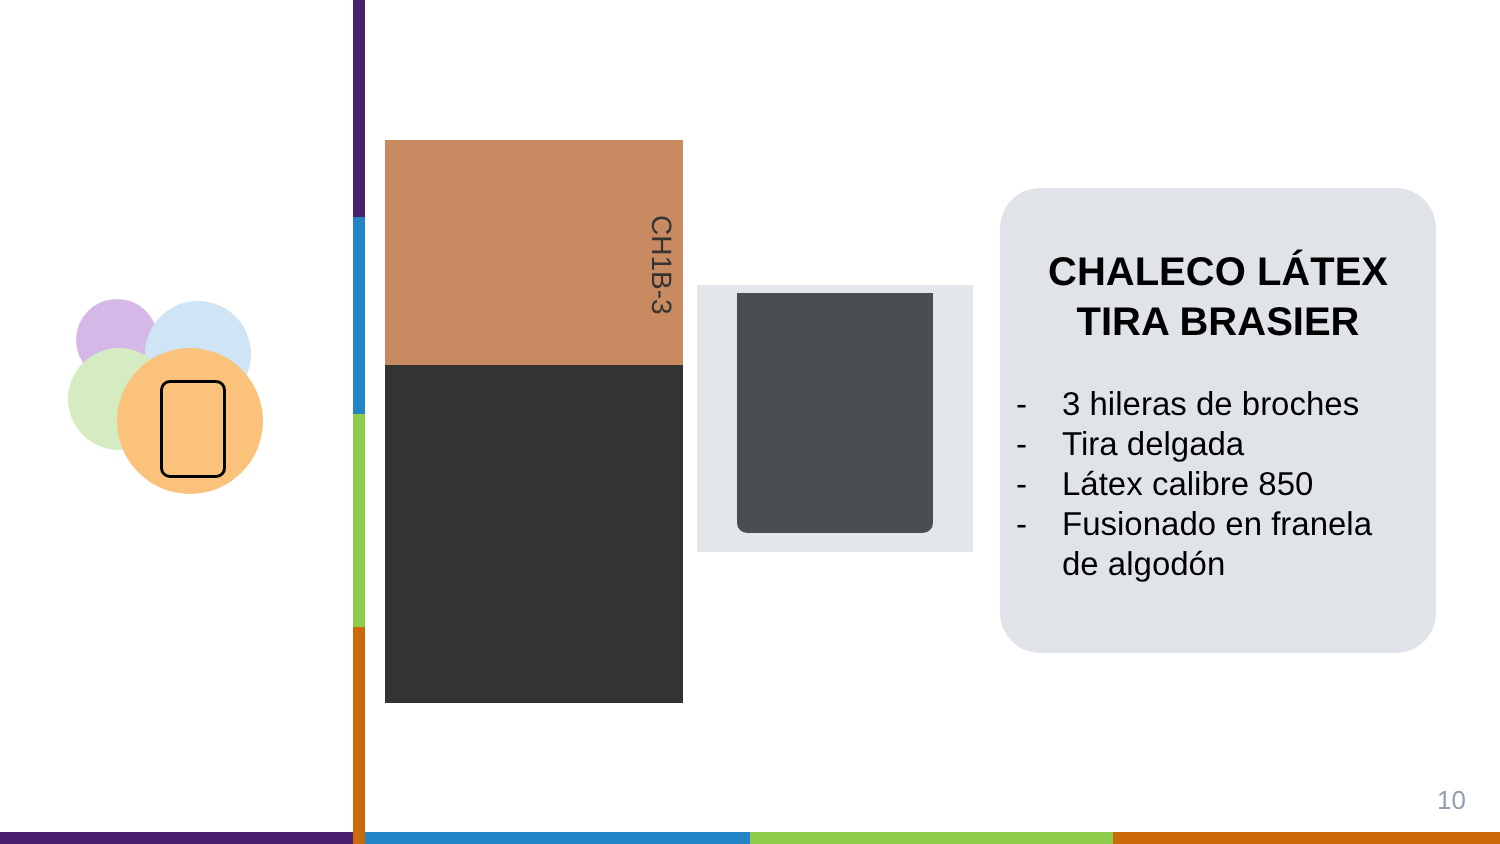CH1B-3
CHALECO LÁTEX
TIRA BRASIER
- 3 hileras de broches
- Tira delgada
- Látex calibre 850
- Fusionado en franela de algodón
10